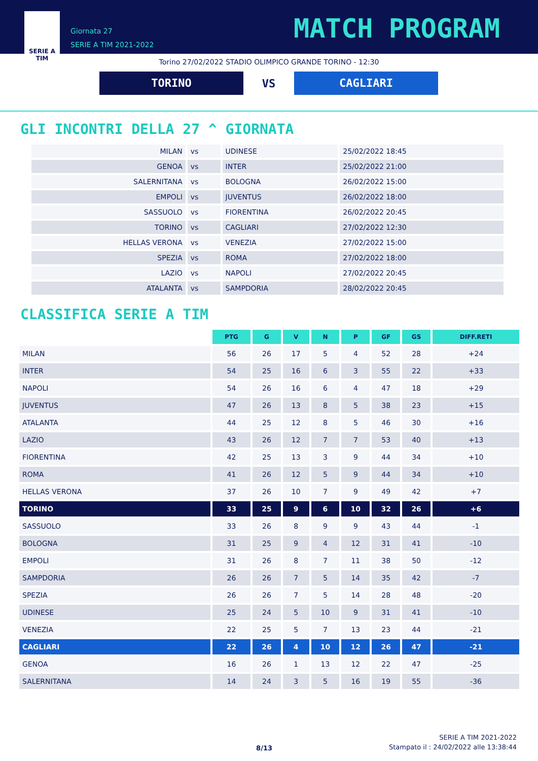SERIE A
TIM
Giornata 27
SERIE A TIM 2021-2022
MATCH PROGRAM
Torino 27/02/2022 STADIO OLIMPICO GRANDE TORINO - 12:30
TORINO
VS
CAGLIARI
GLI INCONTRI DELLA 27 ^ GIORNATA
| MILAN | vs | UDINESE | 25/02/2022 18:45 |
| GENOA | vs | INTER | 25/02/2022 21:00 |
| SALERNITANA | vs | BOLOGNA | 26/02/2022 15:00 |
| EMPOLI | vs | JUVENTUS | 26/02/2022 18:00 |
| SASSUOLO | vs | FIORENTINA | 26/02/2022 20:45 |
| TORINO | vs | CAGLIARI | 27/02/2022 12:30 |
| HELLAS VERONA | vs | VENEZIA | 27/02/2022 15:00 |
| SPEZIA | vs | ROMA | 27/02/2022 18:00 |
| LAZIO | vs | NAPOLI | 27/02/2022 20:45 |
| ATALANTA | vs | SAMPDORIA | 28/02/2022 20:45 |
CLASSIFICA SERIE A TIM
| | PTG | G | V | N | P | GF | GS | DIFF.RETI |
| --- | --- | --- | --- | --- | --- | --- | --- | --- |
| MILAN | 56 | 26 | 17 | 5 | 4 | 52 | 28 | +24 |
| INTER | 54 | 25 | 16 | 6 | 3 | 55 | 22 | +33 |
| NAPOLI | 54 | 26 | 16 | 6 | 4 | 47 | 18 | +29 |
| JUVENTUS | 47 | 26 | 13 | 8 | 5 | 38 | 23 | +15 |
| ATALANTA | 44 | 25 | 12 | 8 | 5 | 46 | 30 | +16 |
| LAZIO | 43 | 26 | 12 | 7 | 7 | 53 | 40 | +13 |
| FIORENTINA | 42 | 25 | 13 | 3 | 9 | 44 | 34 | +10 |
| ROMA | 41 | 26 | 12 | 5 | 9 | 44 | 34 | +10 |
| HELLAS VERONA | 37 | 26 | 10 | 7 | 9 | 49 | 42 | +7 |
| TORINO | 33 | 25 | 9 | 6 | 10 | 32 | 26 | +6 |
| SASSUOLO | 33 | 26 | 8 | 9 | 9 | 43 | 44 | -1 |
| BOLOGNA | 31 | 25 | 9 | 4 | 12 | 31 | 41 | -10 |
| EMPOLI | 31 | 26 | 8 | 7 | 11 | 38 | 50 | -12 |
| SAMPDORIA | 26 | 26 | 7 | 5 | 14 | 35 | 42 | -7 |
| SPEZIA | 26 | 26 | 7 | 5 | 14 | 28 | 48 | -20 |
| UDINESE | 25 | 24 | 5 | 10 | 9 | 31 | 41 | -10 |
| VENEZIA | 22 | 25 | 5 | 7 | 13 | 23 | 44 | -21 |
| CAGLIARI | 22 | 26 | 4 | 10 | 12 | 26 | 47 | -21 |
| GENOA | 16 | 26 | 1 | 13 | 12 | 22 | 47 | -25 |
| SALERNITANA | 14 | 24 | 3 | 5 | 16 | 19 | 55 | -36 |
8/13
SERIE A TIM 2021-2022
Stampato il : 24/02/2022 alle 13:38:44